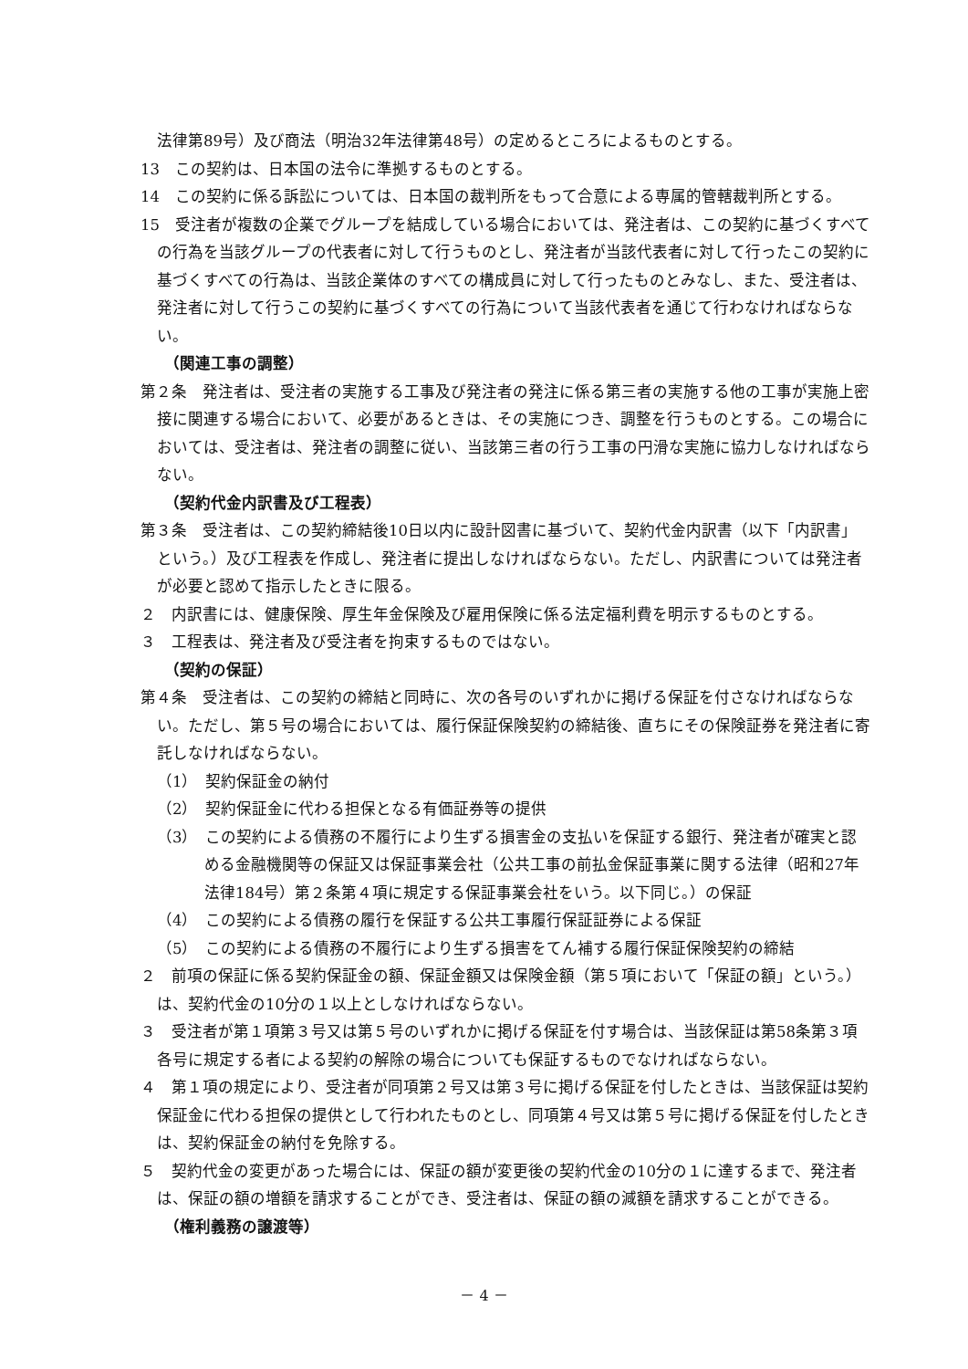法律第89号）及び商法（明治32年法律第48号）の定めるところによるものとする。
13　この契約は、日本国の法令に準拠するものとする。
14　この契約に係る訴訟については、日本国の裁判所をもって合意による専属的管轄裁判所とする。
15　受注者が複数の企業でグループを結成している場合においては、発注者は、この契約に基づくすべての行為を当該グループの代表者に対して行うものとし、発注者が当該代表者に対して行ったこの契約に基づくすべての行為は、当該企業体のすべての構成員に対して行ったものとみなし、また、受注者は、発注者に対して行うこの契約に基づくすべての行為について当該代表者を通じて行わなければならない。
（関連工事の調整）
第２条　発注者は、受注者の実施する工事及び発注者の発注に係る第三者の実施する他の工事が実施上密接に関連する場合において、必要があるときは、その実施につき、調整を行うものとする。この場合においては、受注者は、発注者の調整に従い、当該第三者の行う工事の円滑な実施に協力しなければならない。
（契約代金内訳書及び工程表）
第３条　受注者は、この契約締結後10日以内に設計図書に基づいて、契約代金内訳書（以下「内訳書」という。）及び工程表を作成し、発注者に提出しなければならない。ただし、内訳書については発注者が必要と認めて指示したときに限る。
２　内訳書には、健康保険、厚生年金保険及び雇用保険に係る法定福利費を明示するものとする。
３　工程表は、発注者及び受注者を拘束するものではない。
（契約の保証）
第４条　受注者は、この契約の締結と同時に、次の各号のいずれかに掲げる保証を付さなければならない。ただし、第５号の場合においては、履行保証保険契約の締結後、直ちにその保険証券を発注者に寄託しなければならない。
（1）　契約保証金の納付
（2）　契約保証金に代わる担保となる有価証券等の提供
（3）　この契約による債務の不履行により生ずる損害金の支払いを保証する銀行、発注者が確実と認める金融機関等の保証又は保証事業会社（公共工事の前払金保証事業に関する法律（昭和27年法律184号）第２条第４項に規定する保証事業会社をいう。以下同じ。）の保証
（4）　この契約による債務の履行を保証する公共工事履行保証証券による保証
（5）　この契約による債務の不履行により生ずる損害をてん補する履行保証保険契約の締結
２　前項の保証に係る契約保証金の額、保証金額又は保険金額（第５項において「保証の額」という。）は、契約代金の10分の１以上としなければならない。
３　受注者が第１項第３号又は第５号のいずれかに掲げる保証を付す場合は、当該保証は第58条第３項各号に規定する者による契約の解除の場合についても保証するものでなければならない。
４　第１項の規定により、受注者が同項第２号又は第３号に掲げる保証を付したときは、当該保証は契約保証金に代わる担保の提供として行われたものとし、同項第４号又は第５号に掲げる保証を付したときは、契約保証金の納付を免除する。
５　契約代金の変更があった場合には、保証の額が変更後の契約代金の10分の１に達するまで、発注者は、保証の額の増額を請求することができ、受注者は、保証の額の減額を請求することができる。
（権利義務の譲渡等）
－ 4 －